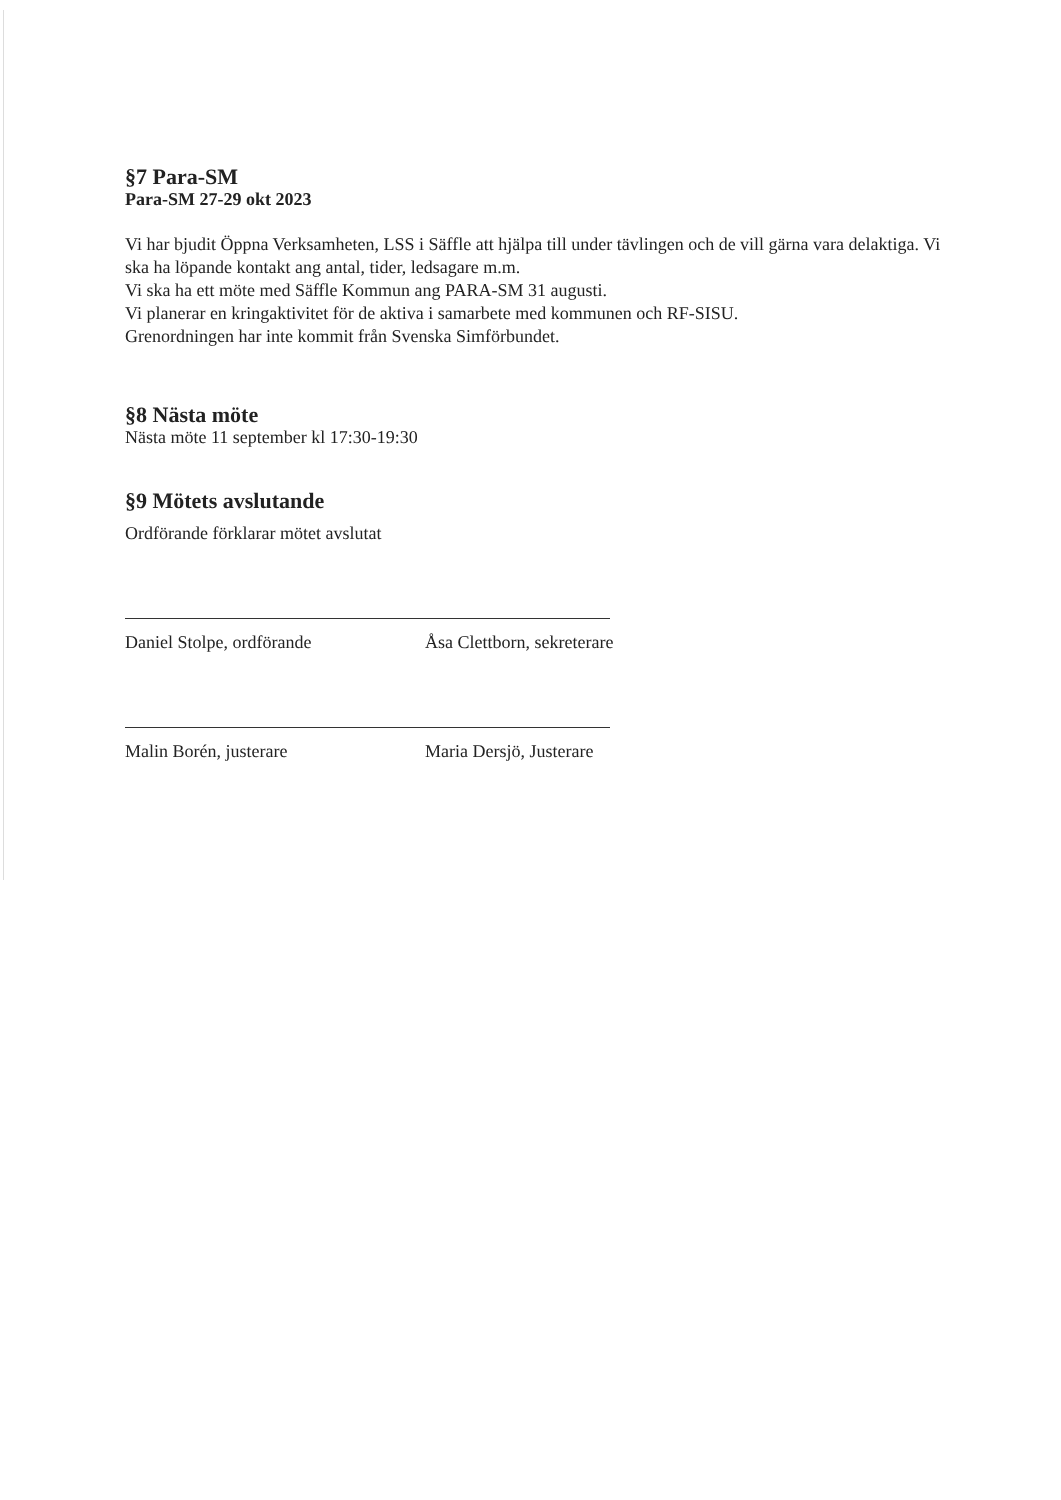§7 Para-SM
Para-SM 27-29 okt 2023
Vi har bjudit Öppna Verksamheten, LSS i Säffle att hjälpa till under tävlingen och de vill gärna vara delaktiga. Vi ska ha löpande kontakt ang antal, tider, ledsagare m.m.
Vi ska ha ett möte med Säffle Kommun ang PARA-SM 31 augusti.
Vi planerar en kringaktivitet för de aktiva i samarbete med kommunen och RF-SISU.
Grenordningen har inte kommit från Svenska Simförbundet.
§8 Nästa möte
Nästa möte 11 september kl 17:30-19:30
§9 Mötets avslutande
Ordförande förklarar mötet avslutat
Daniel Stolpe, ordförande Åsa Clettborn, sekreterare
Malin Borén, justerare Maria Dersjö, Justerare